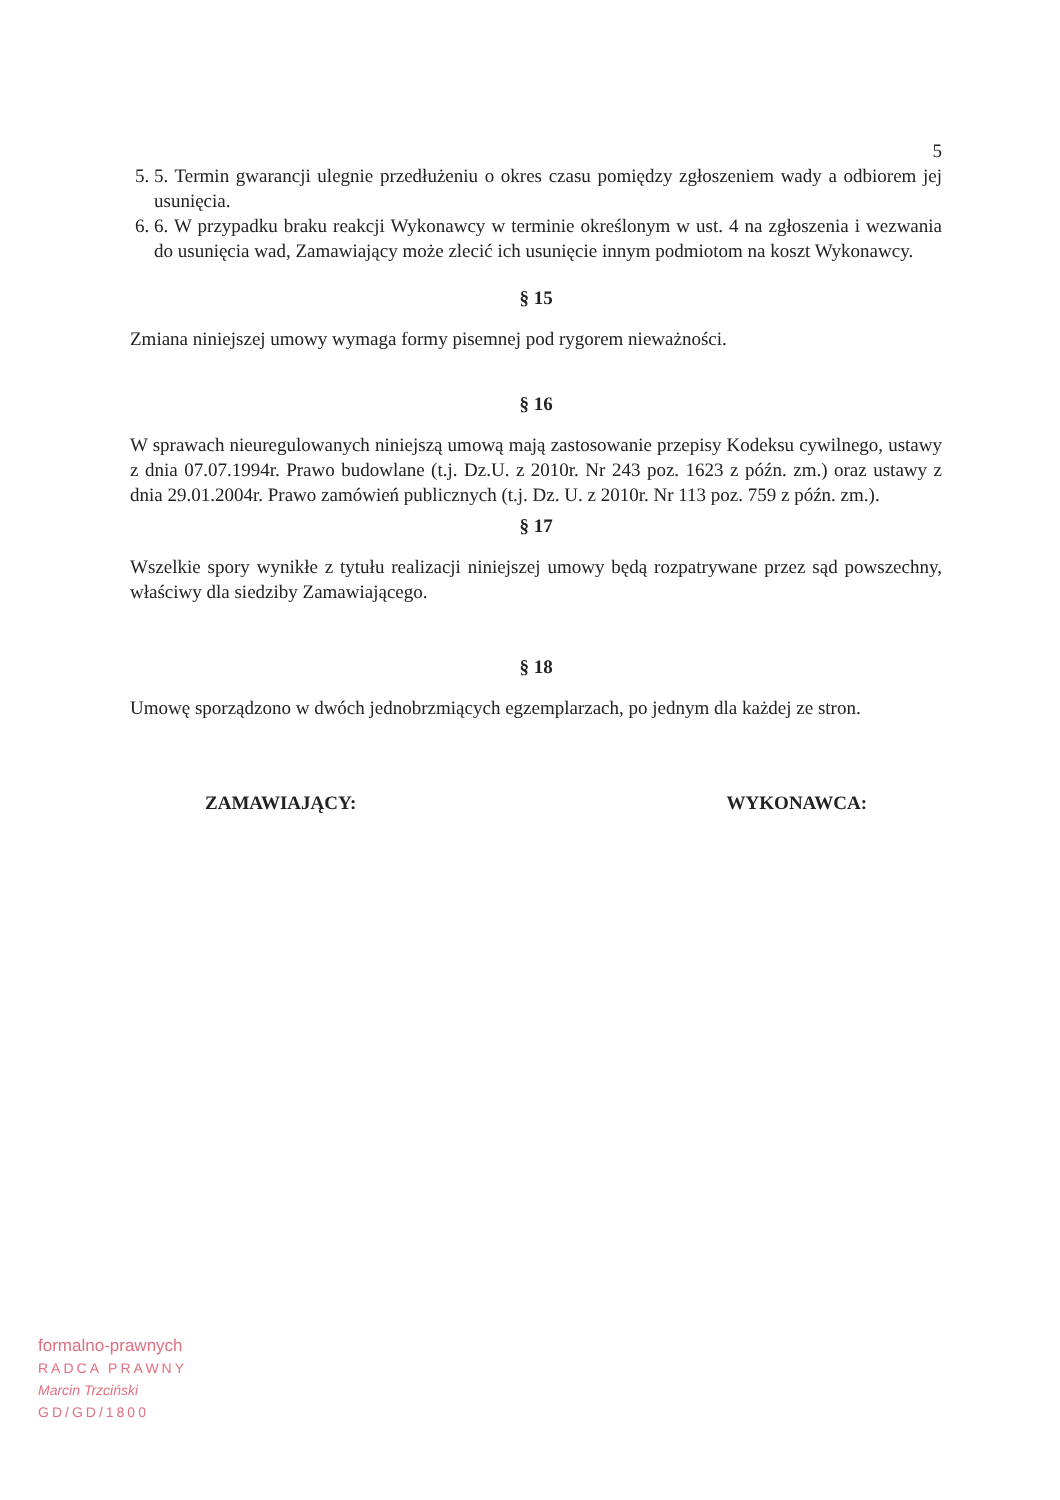5
5. 5. Termin gwarancji ulegnie przedłużeniu o okres czasu pomiędzy zgłoszeniem wady a odbiorem jej usunięcia.
6. 6. W przypadku braku reakcji Wykonawcy w terminie określonym w ust. 4 na zgłoszenia i wezwania do usunięcia wad, Zamawiający może zlecić ich usunięcie innym podmiotom na koszt Wykonawcy.
§ 15
Zmiana niniejszej umowy wymaga formy pisemnej pod rygorem nieważności.
§ 16
W sprawach nieuregulowanych niniejszą umową mają zastosowanie przepisy Kodeksu cywilnego, ustawy z dnia 07.07.1994r. Prawo budowlane (t.j. Dz.U. z 2010r. Nr 243 poz. 1623 z późn. zm.) oraz ustawy z dnia 29.01.2004r. Prawo zamówień publicznych (t.j. Dz. U. z 2010r. Nr 113 poz. 759 z późn. zm.).
§ 17
Wszelkie spory wynikłe z tytułu realizacji niniejszej umowy będą rozpatrywane przez sąd powszechny, właściwy dla siedziby Zamawiającego.
§ 18
Umowę sporządzono w dwóch jednobrzmiących egzemplarzach, po jednym dla każdej ze stron.
ZAMAWIAJĄCY: WYKONAWCA:
formalno-prawnych
RADCA PRAWNY
Marcin Trzciński
GD/GD/1800